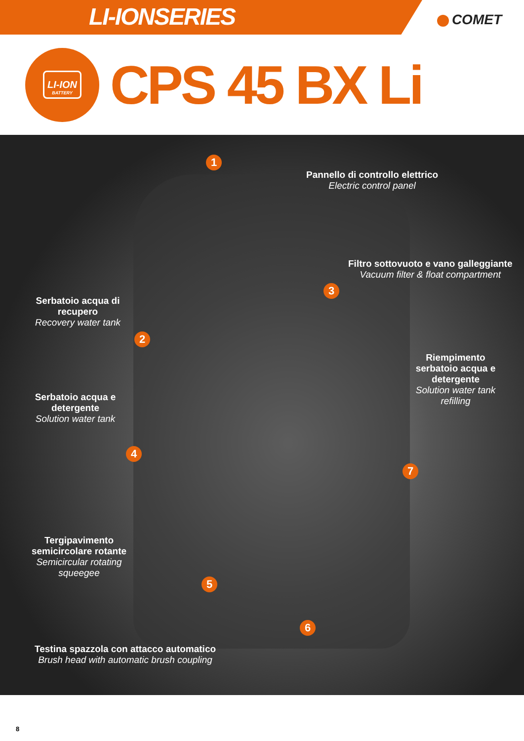LI-IONSERIES
COMET
LI-ION
BATTERY
CPS 45 BX Li
Pannello di controllo elettrico
Electric control panel
Filtro sottovuoto e vano galleggiante
Vacuum filter & float compartment
Serbatoio acqua di recupero
Recovery water tank
Riempimento serbatoio acqua e detergente
Solution water tank refilling
Serbatoio acqua e detergente
Solution water tank
Tergipavimento semicircolare rotante
Semicircular rotating squeegee
Testina spazzola con attacco automatico
Brush head with automatic brush coupling
1
2
3
4
5
6
7
8